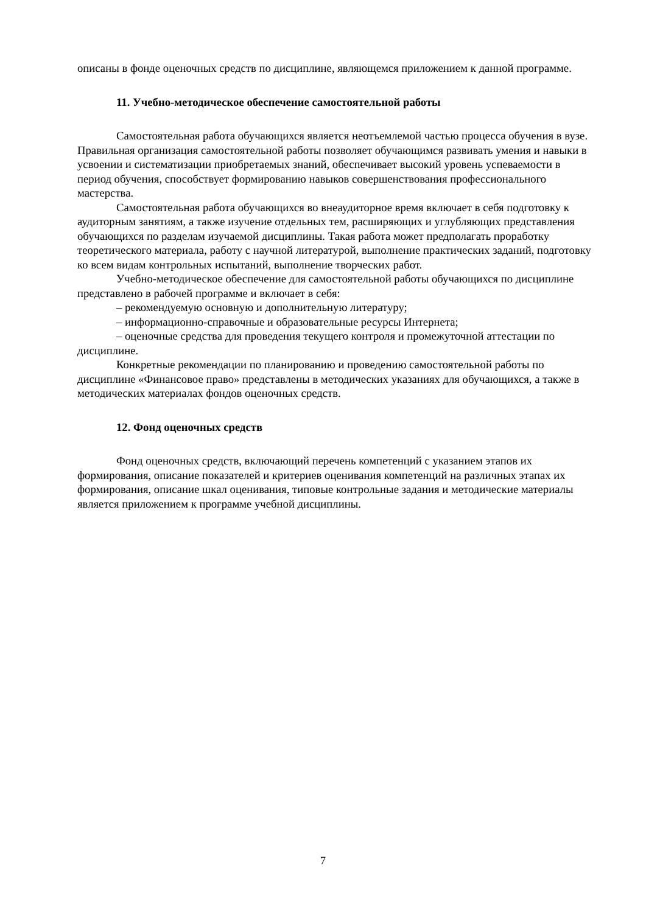описаны в фонде оценочных средств по дисциплине, являющемся приложением к данной программе.
11. Учебно-методическое обеспечение самостоятельной работы
Самостоятельная работа обучающихся является неотъемлемой частью процесса обучения в вузе. Правильная организация самостоятельной работы позволяет обучающимся развивать умения и навыки в усвоении и систематизации приобретаемых знаний, обеспечивает высокий уровень успеваемости в период обучения, способствует формированию навыков совершенствования профессионального мастерства.
Самостоятельная работа обучающихся во внеаудиторное время включает в себя подготовку к аудиторным занятиям, а также изучение отдельных тем, расширяющих и углубляющих представления обучающихся по разделам изучаемой дисциплины. Такая работа может предполагать проработку теоретического материала, работу с научной литературой, выполнение практических заданий, подготовку ко всем видам контрольных испытаний, выполнение творческих работ.
Учебно-методическое обеспечение для самостоятельной работы обучающихся по дисциплине представлено в рабочей программе и включает в себя:
– рекомендуемую основную и дополнительную литературу;
– информационно-справочные и образовательные ресурсы Интернета;
– оценочные средства для проведения текущего контроля и промежуточной аттестации по дисциплине.
Конкретные рекомендации по планированию и проведению самостоятельной работы по дисциплине «Финансовое право» представлены в методических указаниях для обучающихся, а также в методических материалах фондов оценочных средств.
12. Фонд оценочных средств
Фонд оценочных средств, включающий перечень компетенций с указанием этапов их формирования, описание показателей и критериев оценивания компетенций на различных этапах их формирования, описание шкал оценивания, типовые контрольные задания и методические материалы является приложением к программе учебной дисциплины.
7